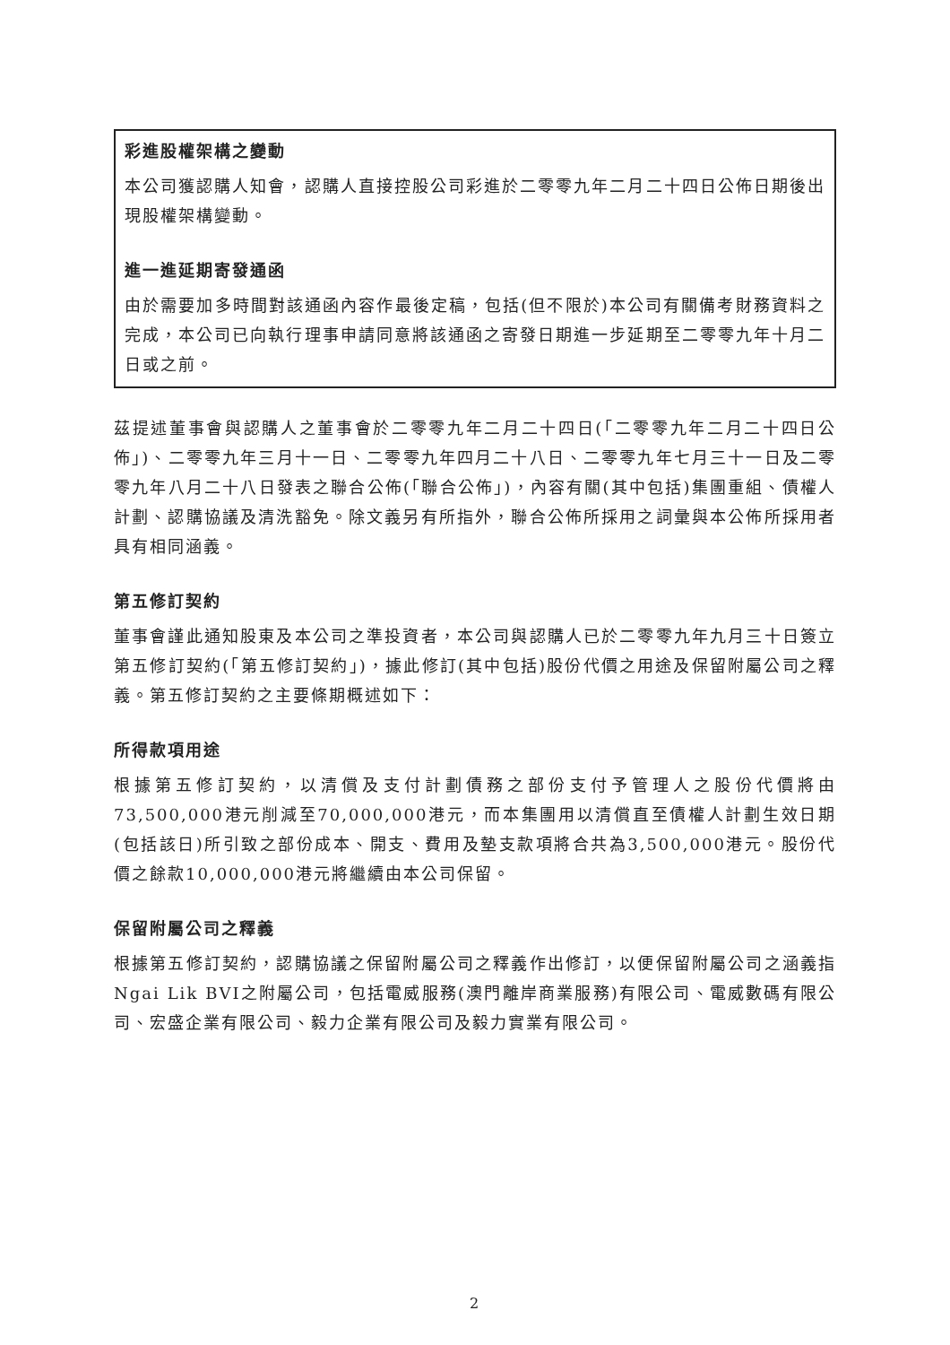彩進股權架構之變動
本公司獲認購人知會，認購人直接控股公司彩進於二零零九年二月二十四日公佈日期後出現股權架構變動。
進一進延期寄發通函
由於需要加多時間對該通函內容作最後定稿，包括(但不限於)本公司有關備考財務資料之完成，本公司已向執行理事申請同意將該通函之寄發日期進一步延期至二零零九年十月二日或之前。
茲提述董事會與認購人之董事會於二零零九年二月二十四日(「二零零九年二月二十四日公佈」)、二零零九年三月十一日、二零零九年四月二十八日、二零零九年七月三十一日及二零零九年八月二十八日發表之聯合公佈(「聯合公佈」)，內容有關(其中包括)集團重組、債權人計劃、認購協議及清洗豁免。除文義另有所指外，聯合公佈所採用之詞彙與本公佈所採用者具有相同涵義。
第五修訂契約
董事會謹此通知股東及本公司之準投資者，本公司與認購人已於二零零九年九月三十日簽立第五修訂契約(「第五修訂契約」)，據此修訂(其中包括)股份代價之用途及保留附屬公司之釋義。第五修訂契約之主要條期概述如下：
所得款項用途
根據第五修訂契約，以清償及支付計劃債務之部份支付予管理人之股份代價將由73,500,000港元削減至70,000,000港元，而本集團用以清償直至債權人計劃生效日期(包括該日)所引致之部份成本、開支、費用及墊支款項將合共為3,500,000港元。股份代價之餘款10,000,000港元將繼續由本公司保留。
保留附屬公司之釋義
根據第五修訂契約，認購協議之保留附屬公司之釋義作出修訂，以便保留附屬公司之涵義指Ngai Lik BVI之附屬公司，包括電威服務(澳門離岸商業服務)有限公司、電威數碼有限公司、宏盛企業有限公司、毅力企業有限公司及毅力實業有限公司。
2